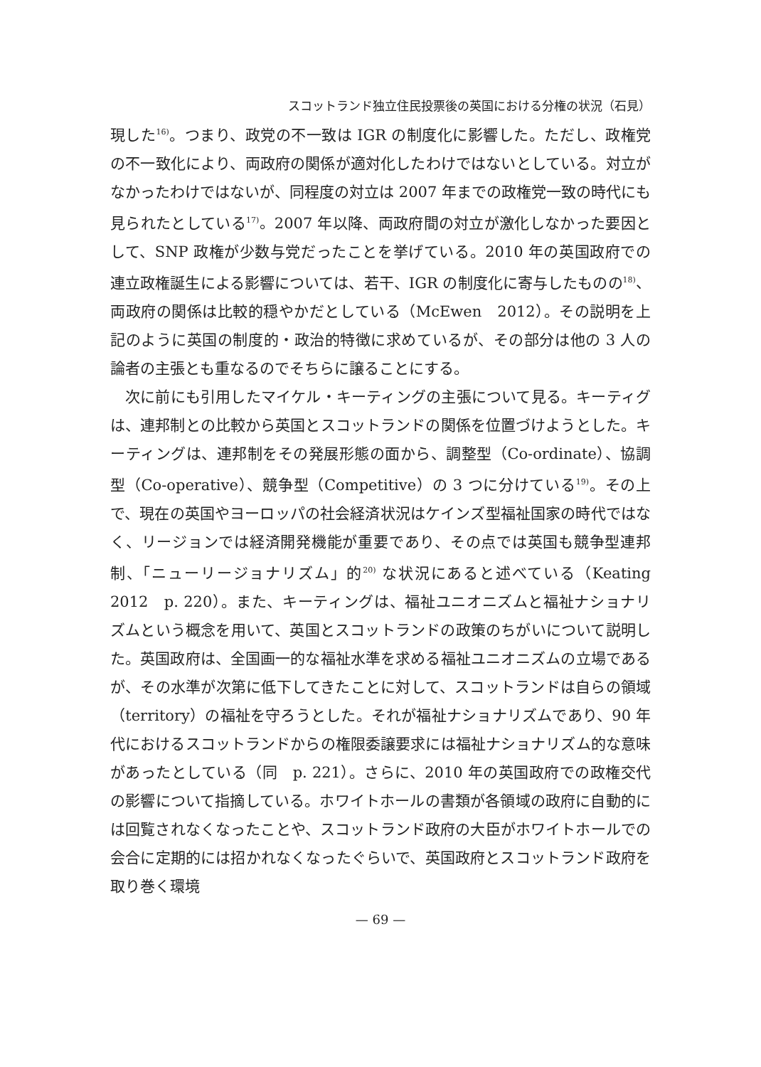スコットランド独立住民投票後の英国における分権の状況（石見）
現した<sup>16)</sup>。つまり、政党の不一致は IGR の制度化に影響した。ただし、政権党の不一致化により、両政府の関係が適対化したわけではないとしている。対立がなかったわけではないが、同程度の対立は 2007 年までの政権党一致の時代にも見られたとしている<sup>17)</sup>。2007 年以降、両政府間の対立が激化しなかった要因として、SNP 政権が少数与党だったことを挙げている。2010 年の英国政府での連立政権誕生による影響については、若干、IGR の制度化に寄与したものの<sup>18)</sup>、両政府の関係は比較的穏やかだとしている（McEwen　2012）。その説明を上記のように英国の制度的・政治的特徴に求めているが、その部分は他の 3 人の論者の主張とも重なるのでそちらに譲ることにする。
次に前にも引用したマイケル・キーティングの主張について見る。キーティグは、連邦制との比較から英国とスコットランドの関係を位置づけようとした。キーティングは、連邦制をその発展形態の面から、調整型（Co-ordinate）、協調型（Co-operative）、競争型（Competitive）の 3 つに分けている<sup>19)</sup>。その上で、現在の英国やヨーロッパの社会経済状況はケインズ型福祉国家の時代ではなく、リージョンでは経済開発機能が重要であり、その点では英国も競争型連邦制、「ニューリージョナリズム」的<sup>20)</sup> な状況にあると述べている（Keating　2012　p. 220）。また、キーティングは、福祉ユニオニズムと福祉ナショナリズムという概念を用いて、英国とスコットランドの政策のちがいについて説明した。英国政府は、全国画一的な福祉水準を求める福祉ユニオニズムの立場であるが、その水準が次第に低下してきたことに対して、スコットランドは自らの領域（territory）の福祉を守ろうとした。それが福祉ナショナリズムであり、90 年代におけるスコットランドからの権限委譲要求には福祉ナショナリズム的な意味があったとしている（同　p. 221）。さらに、2010 年の英国政府での政権交代の影響について指摘している。ホワイトホールの書類が各領域の政府に自動的には回覧されなくなったことや、スコットランド政府の大臣がホワイトホールでの会合に定期的には招かれなくなったぐらいで、英国政府とスコットランド政府を取り巻く環境
— 69 —